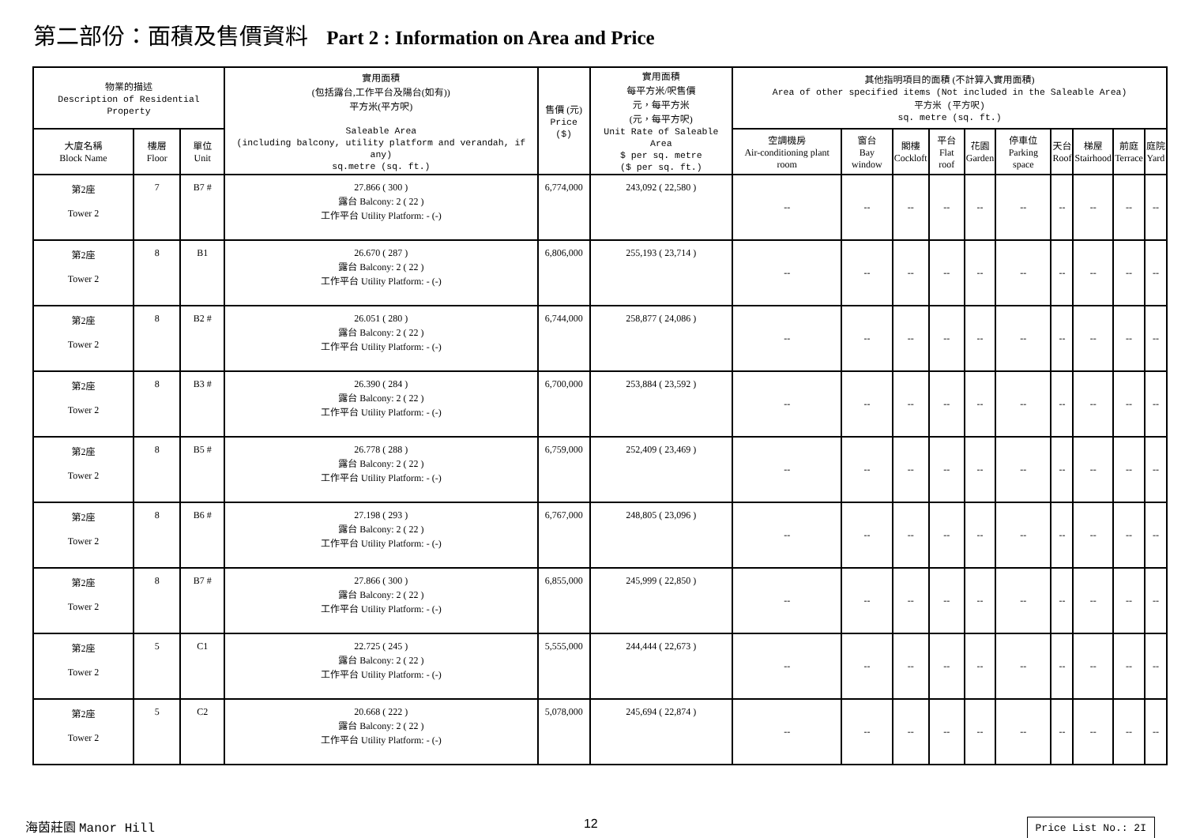第二部份：面積及售價資料 Part 2 : Information on Area and Price
| 物業的描述 Description of Residential Property | | | 實用面積 (包括露台,工作平台及陽台(如有)) 平方米(平方呎) Saleable Area (including balcony, utility platform and verandah, if any) sq.metre (sq. ft.) | 售價 (元) Price ($) | 實用面積 每平方米/呎售價 元，每平方米 (元，每平方呎) Unit Rate of Saleable Area $ per sq. metre ($ per sq. ft.) | 其他指明項目的面積 (不計算入實用面積) Area of other specified items (Not included in the Saleable Area) 平方米 (平方呎) sq. metre (sq. ft.) | | | | | | | | | |
| --- | --- | --- | --- | --- | --- | --- | --- | --- | --- | --- | --- | --- | --- | --- | --- |
| 大廈名稱 Block Name | 樓層 Floor | 單位 Unit | | | | 空調機房 Air-conditioning plant room | 窗台 Bay window | 閣樓 Cockloft | 平台 Flat roof | 花園 Garden | 停車位 Parking space | 天台 Roof | 梯屋 Stairhood | 前庭 Terrace | 庭院 Yard |
| 第2座 Tower 2 | 7 | B7 # | 27.866 ( 300 ) 露台 Balcony: 2 ( 22 ) 工作平台 Utility Platform: - (-) | 6,774,000 | 243,092 ( 22,580 ) | -- | -- | -- | -- | -- | -- | -- | -- | -- | -- |
| 第2座 Tower 2 | 8 | B1 | 26.670 ( 287 ) 露台 Balcony: 2 ( 22 ) 工作平台 Utility Platform: - (-) | 6,806,000 | 255,193 ( 23,714 ) | -- | -- | -- | -- | -- | -- | -- | -- | -- | -- |
| 第2座 Tower 2 | 8 | B2 # | 26.051 ( 280 ) 露台 Balcony: 2 ( 22 ) 工作平台 Utility Platform: - (-) | 6,744,000 | 258,877 ( 24,086 ) | -- | -- | -- | -- | -- | -- | -- | -- | -- | -- |
| 第2座 Tower 2 | 8 | B3 # | 26.390 ( 284 ) 露台 Balcony: 2 ( 22 ) 工作平台 Utility Platform: - (-) | 6,700,000 | 253,884 ( 23,592 ) | -- | -- | -- | -- | -- | -- | -- | -- | -- | -- |
| 第2座 Tower 2 | 8 | B5 # | 26.778 ( 288 ) 露台 Balcony: 2 ( 22 ) 工作平台 Utility Platform: - (-) | 6,759,000 | 252,409 ( 23,469 ) | -- | -- | -- | -- | -- | -- | -- | -- | -- | -- |
| 第2座 Tower 2 | 8 | B6 # | 27.198 ( 293 ) 露台 Balcony: 2 ( 22 ) 工作平台 Utility Platform: - (-) | 6,767,000 | 248,805 ( 23,096 ) | -- | -- | -- | -- | -- | -- | -- | -- | -- | -- |
| 第2座 Tower 2 | 8 | B7 # | 27.866 ( 300 ) 露台 Balcony: 2 ( 22 ) 工作平台 Utility Platform: - (-) | 6,855,000 | 245,999 ( 22,850 ) | -- | -- | -- | -- | -- | -- | -- | -- | -- | -- |
| 第2座 Tower 2 | 5 | C1 | 22.725 ( 245 ) 露台 Balcony: 2 ( 22 ) 工作平台 Utility Platform: - (-) | 5,555,000 | 244,444 ( 22,673 ) | -- | -- | -- | -- | -- | -- | -- | -- | -- | -- |
| 第2座 Tower 2 | 5 | C2 | 20.668 ( 222 ) 露台 Balcony: 2 ( 22 ) 工作平台 Utility Platform: - (-) | 5,078,000 | 245,694 ( 22,874 ) | -- | -- | -- | -- | -- | -- | -- | -- | -- | -- |
海茵莊園 Manor Hill 12 Price List No.: 2I